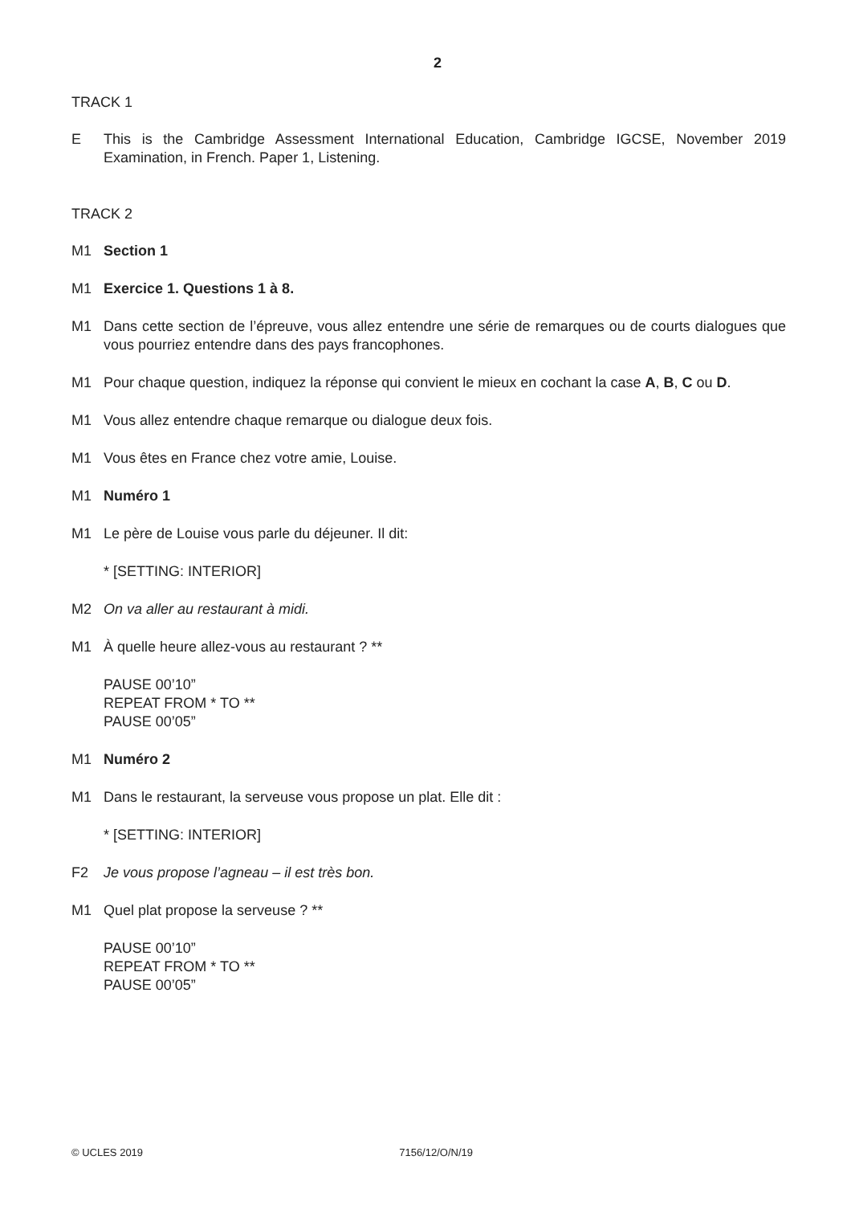2
TRACK 1
E This is the Cambridge Assessment International Education, Cambridge IGCSE, November 2019 Examination, in French. Paper 1, Listening.
TRACK 2
M1 Section 1
M1 Exercice 1. Questions 1 à 8.
M1 Dans cette section de l’épreuve, vous allez entendre une série de remarques ou de courts dialogues que vous pourriez entendre dans des pays francophones.
M1 Pour chaque question, indiquez la réponse qui convient le mieux en cochant la case A, B, C ou D.
M1 Vous allez entendre chaque remarque ou dialogue deux fois.
M1 Vous êtes en France chez votre amie, Louise.
M1 Numéro 1
M1 Le père de Louise vous parle du déjeuner. Il dit:
* [SETTING: INTERIOR]
M2 On va aller au restaurant à midi.
M1 À quelle heure allez-vous au restaurant ? **
PAUSE 00’10”
REPEAT FROM * TO **
PAUSE 00’05”
M1 Numéro 2
M1 Dans le restaurant, la serveuse vous propose un plat. Elle dit :
* [SETTING: INTERIOR]
F2 Je vous propose l’agneau – il est très bon.
M1 Quel plat propose la serveuse ? **
PAUSE 00’10”
REPEAT FROM * TO **
PAUSE 00’05”
© UCLES 2019 7156/12/O/N/19